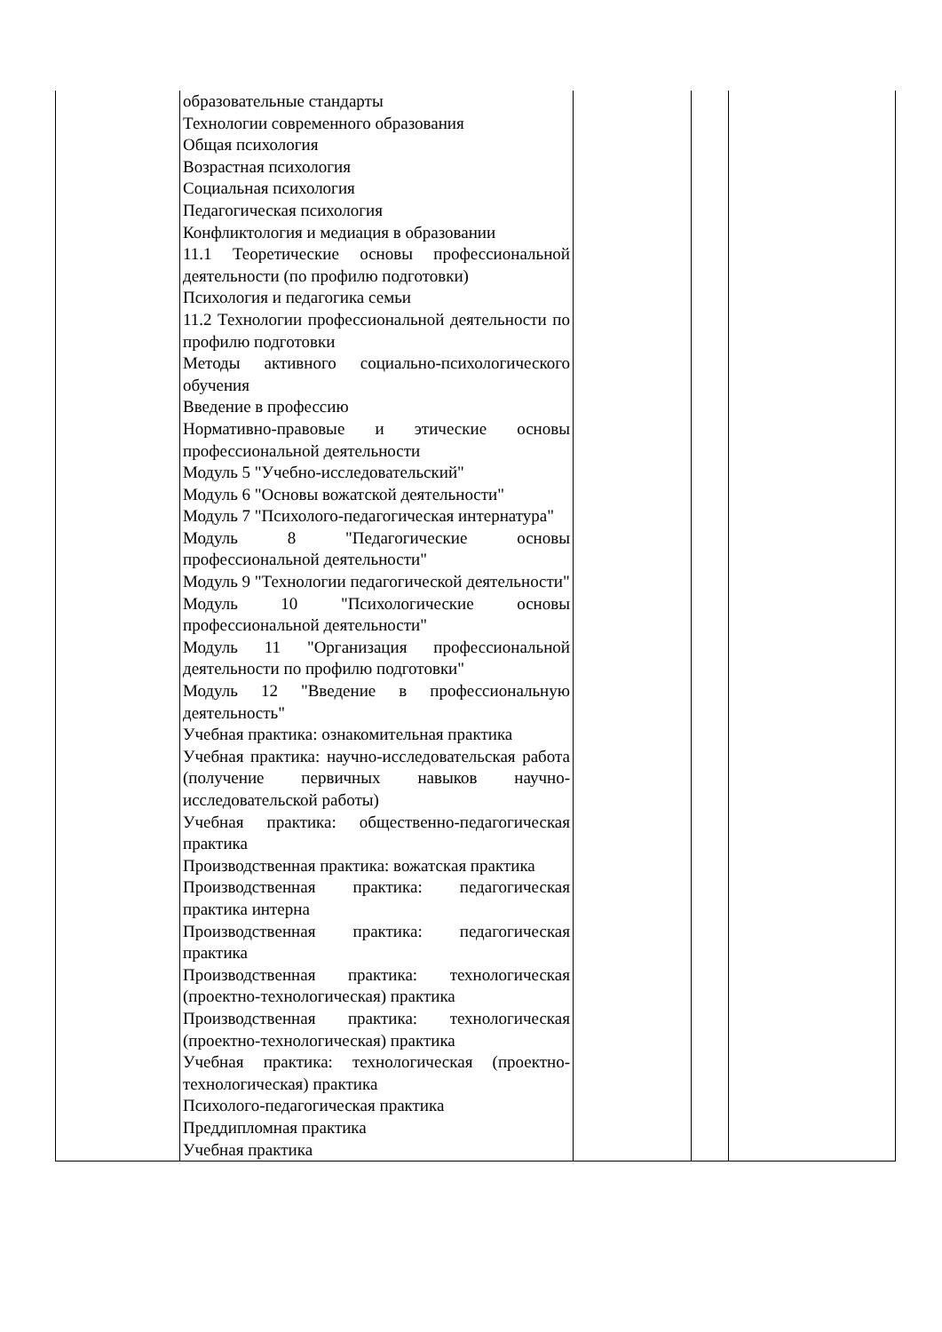| | образовательные стандарты Технологии современного образования Общая психология Возрастная психология Социальная психология Педагогическая психология Конфликтология и медиация в образовании 11.1 Теоретические основы профессиональной деятельности (по профилю подготовки) Психология и педагогика семьи 11.2 Технологии профессиональной деятельности по профилю подготовки Методы активного социально-психологического обучения Введение в профессию Нормативно-правовые и этические основы профессиональной деятельности Модуль 5 "Учебно-исследовательский" Модуль 6 "Основы вожатской деятельности" Модуль 7 "Психолого-педагогическая интернатура" Модуль 8 "Педагогические основы профессиональной деятельности" Модуль 9 "Технологии педагогической деятельности" Модуль 10 "Психологические основы профессиональной деятельности" Модуль 11 "Организация профессиональной деятельности по профилю подготовки" Модуль 12 "Введение в профессиональную деятельность" Учебная практика: ознакомительная практика Учебная практика: научно-исследовательская работа (получение первичных навыков научно-исследовательской работы) Учебная практика: общественно-педагогическая практика Производственная практика: вожатская практика Производственная практика: педагогическая практика интерна Производственная практика: педагогическая практика Производственная практика: технологическая (проектно-технологическая) практика Производственная практика: технологическая (проектно-технологическая) практика Учебная практика: технологическая (проектно-технологическая) практика Психолого-педагогическая практика Преддипломная практика Учебная практика | | | |